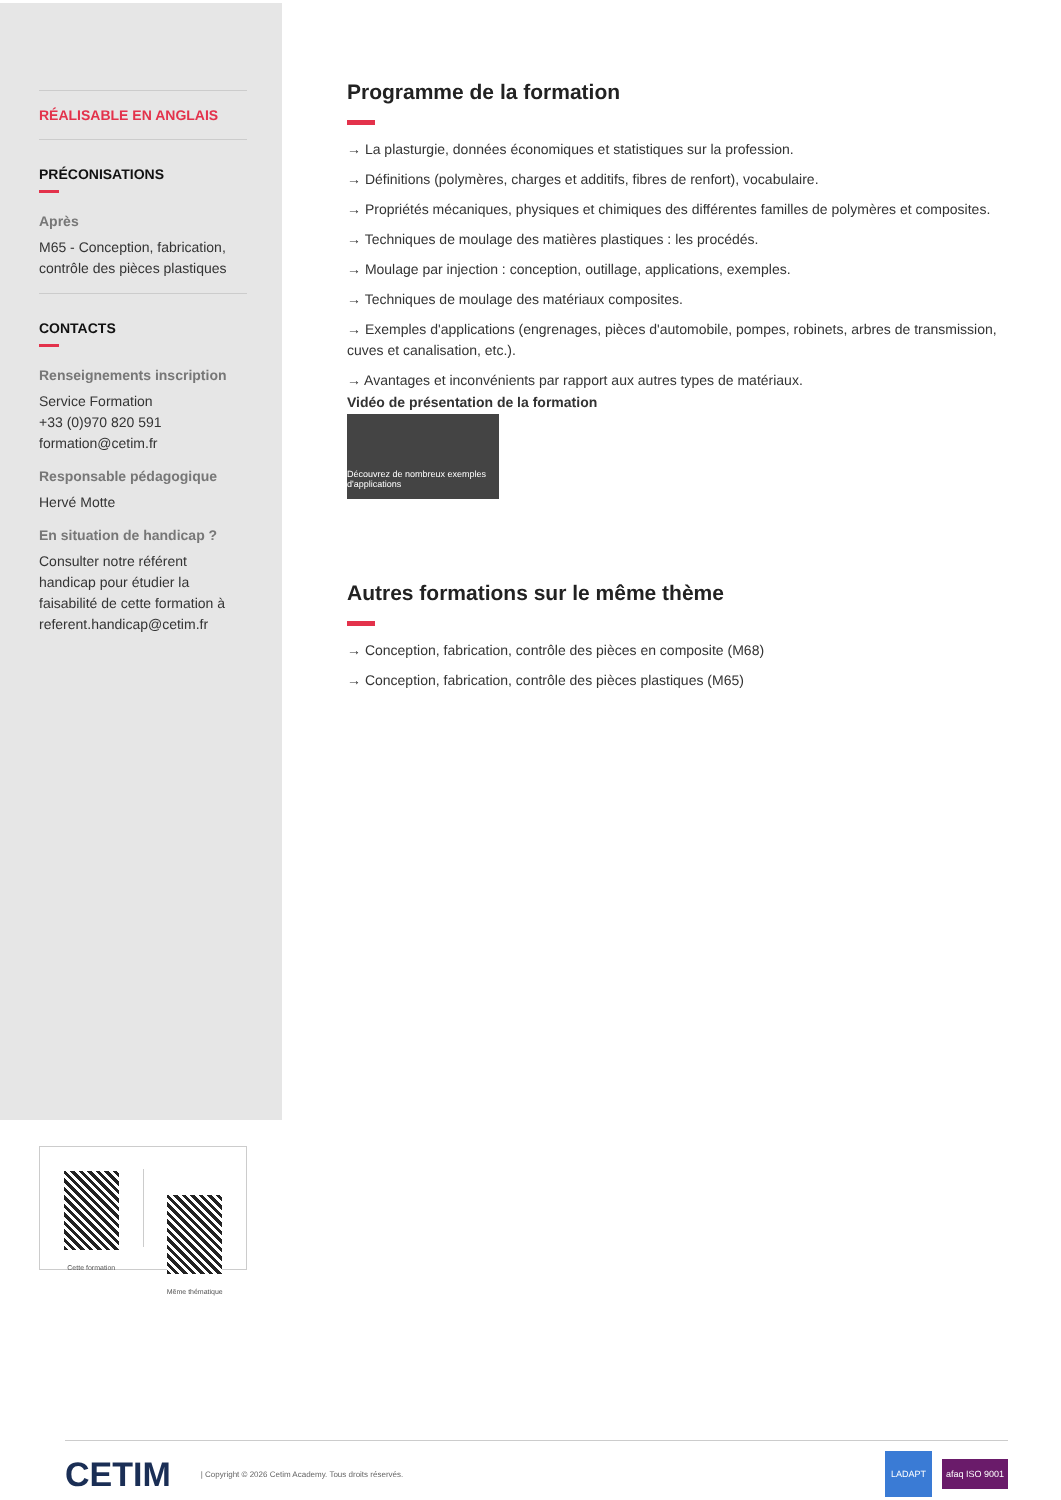RÉALISABLE EN ANGLAIS
PRÉCONISATIONS
Après
M65 - Conception, fabrication, contrôle des pièces plastiques
CONTACTS
Renseignements inscription
Service Formation
+33 (0)970 820 591
formation@cetim.fr
Responsable pédagogique
Hervé Motte
En situation de handicap ?
Consulter notre référent handicap pour étudier la faisabilité de cette formation à referent.handicap@cetim.fr
Programme de la formation
→ La plasturgie, données économiques et statistiques sur la profession.
→ Définitions (polymères, charges et additifs, fibres de renfort), vocabulaire.
→ Propriétés mécaniques, physiques et chimiques des différentes familles de polymères et composites.
→ Techniques de moulage des matières plastiques : les procédés.
→ Moulage par injection : conception, outillage, applications, exemples.
→ Techniques de moulage des matériaux composites.
→ Exemples d'applications (engrenages, pièces d'automobile, pompes, robinets, arbres de transmission, cuves et canalisation, etc.).
→ Avantages et inconvénients par rapport aux autres types de matériaux.
Vidéo de présentation de la formation
Découvrez de nombreux exemples d'applications
Autres formations sur le même thème
→ Conception, fabrication, contrôle des pièces en composite (M68)
→ Conception, fabrication, contrôle des pièces plastiques (M65)
Cette formation
Même thématique
CETIM | Copyright © 2026 Cetim Academy. Tous droits réservés. LADAPT afaq ISO 9001